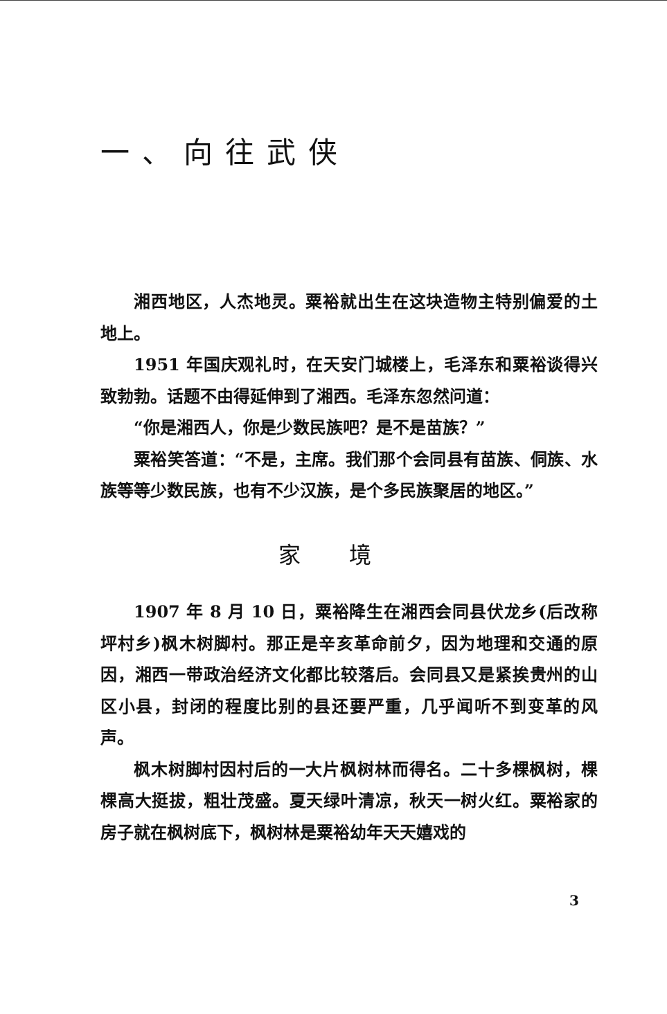一、向往武侠
湘西地区，人杰地灵。粟裕就出生在这块造物主特别偏爱的土地上。
1951 年国庆观礼时，在天安门城楼上，毛泽东和粟裕谈得兴致勃勃。话题不由得延伸到了湘西。毛泽东忽然问道：
“你是湘西人，你是少数民族吧？是不是苗族？”
粟裕笑答道：“不是，主席。我们那个会同县有苗族、侗族、水族等等少数民族，也有不少汉族，是个多民族聚居的地区。”
家境
1907 年 8 月 10 日，粟裕降生在湘西会同县伏龙乡(后改称坪村乡)枫木树脚村。那正是辛亥革命前夕，因为地理和交通的原因，湘西一带政治经济文化都比较落后。会同县又是紧挨贵州的山区小县，封闭的程度比别的县还要严重，几乎闻听不到变革的风声。
枫木树脚村因村后的一大片枫树林而得名。二十多棵枫树，棵棵高大挺拔，粗壮茂盛。夏天绿叶清凉，秋天一树火红。粟裕家的房子就在枫树底下，枫树林是粟裕幼年天天嬉戏的
3